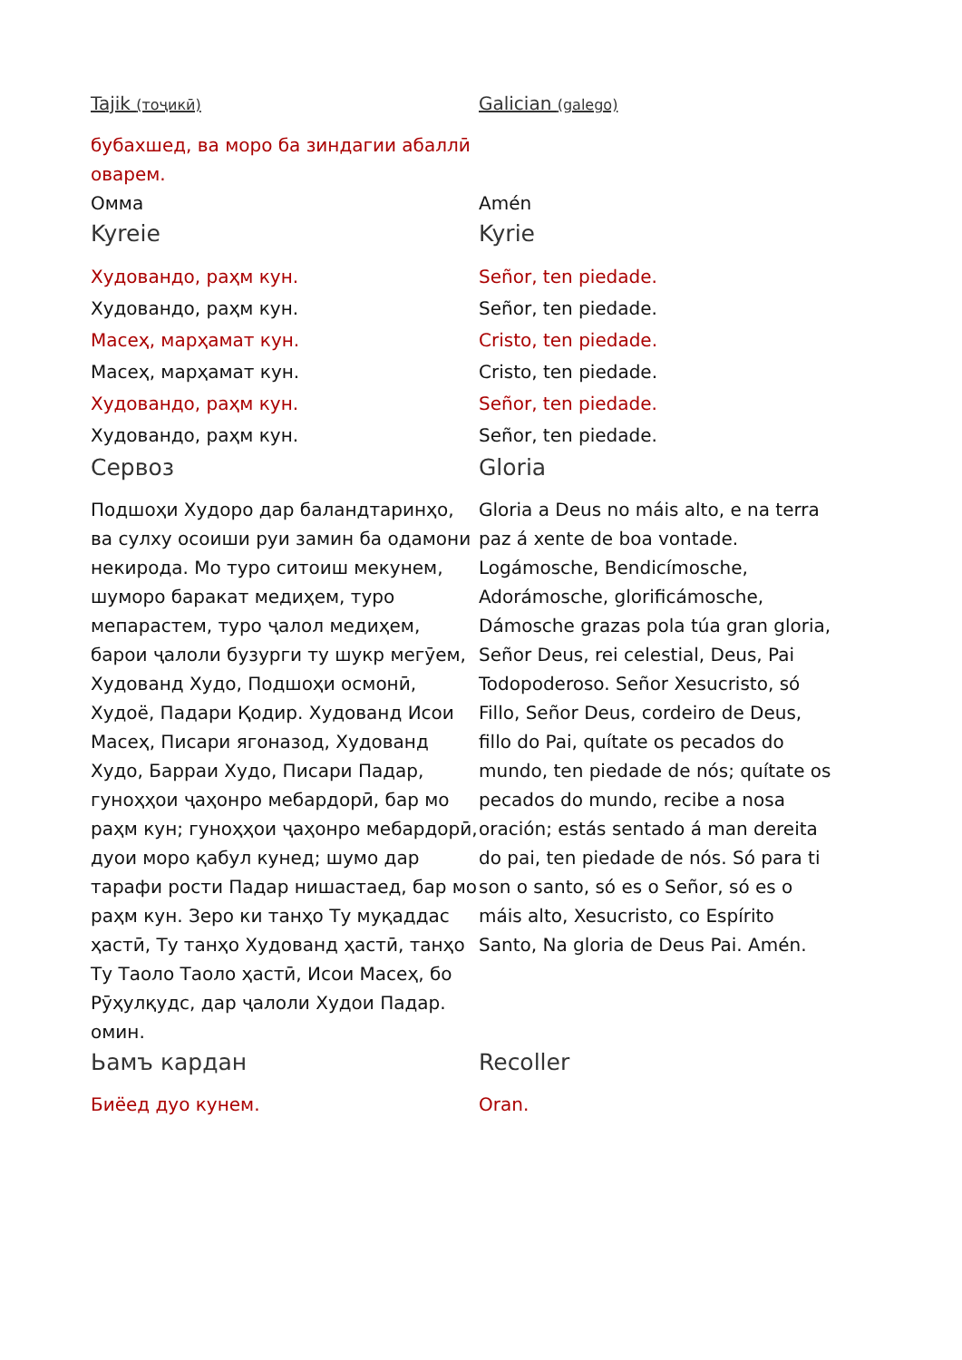| Tajik (тоҷикӣ) | Galician (galego) |
| бубахшед, ва моро ба зиндагии абаллӣ оварем. | |
| Омма | Amén |
| Kyreie | Kyrie |
| Худовандо, раҳм кун. | Señor, ten piedade. |
| Худовандо, раҳм кун. | Señor, ten piedade. |
| Масеҳ, марҳамат кун. | Cristo, ten piedade. |
| Масеҳ, марҳамат кун. | Cristo, ten piedade. |
| Худовандо, раҳм кун. | Señor, ten piedade. |
| Худовандо, раҳм кун. | Señor, ten piedade. |
| Сервоз | Gloria |
| Подшоҳи Худоро дар баландтаринҳо, ва сулху осоиши руи замин ба одамони некирода. Мо туро ситоиш мекунем, шуморо баракат медиҳем, туро мепарастем, туро ҷалол медиҳем, барои ҷалоли бузурги ту шукр мегӯем, Худованд Худо, Подшоҳи осмонӣ, Худоё, Падари Қодир. Худованд Исои Масеҳ, Писари ягоназод, Худованд Худо, Барраи Худо, Писари Падар, гуноҳҳои ҷаҳонро мебардорӣ, бар мо раҳм кун; гуноҳҳои ҷаҳонро мебардорӣ, дуои моро қабул кунед; шумо дар тарафи рости Падар нишастаед, бар мо раҳм кун. Зеро ки танҳо Ту муқаддас ҳастӣ, Ту танҳо Худованд ҳастӣ, танҳо Ту Таоло Таоло ҳастӣ, Исои Масеҳ, бо Рӯҳулқудс, дар ҷалоли Худои Падар. омин. | Gloria a Deus no máis alto, e na terra paz á xente de boa vontade. Logámosche, Bendicímosche, Adorámosche, glorificámosche, Dámosche grazas pola túa gran gloria, Señor Deus, rei celestial, Deus, Pai Todopoderoso. Señor Xesucristo, só Fillo, Señor Deus, cordeiro de Deus, fillo do Pai, quítate os pecados do mundo, ten piedade de nós; quítate os pecados do mundo, recibe a nosa oración; estás sentado á man dereita do pai, ten piedade de nós. Só para ti son o santo, só es o Señor, só es o máis alto, Xesucristo, co Espírito Santo, Na gloria de Deus Pai. Amén. |
| Ьамъ кардан | Recoller |
| Биёед дуо кунем. | Oran. |